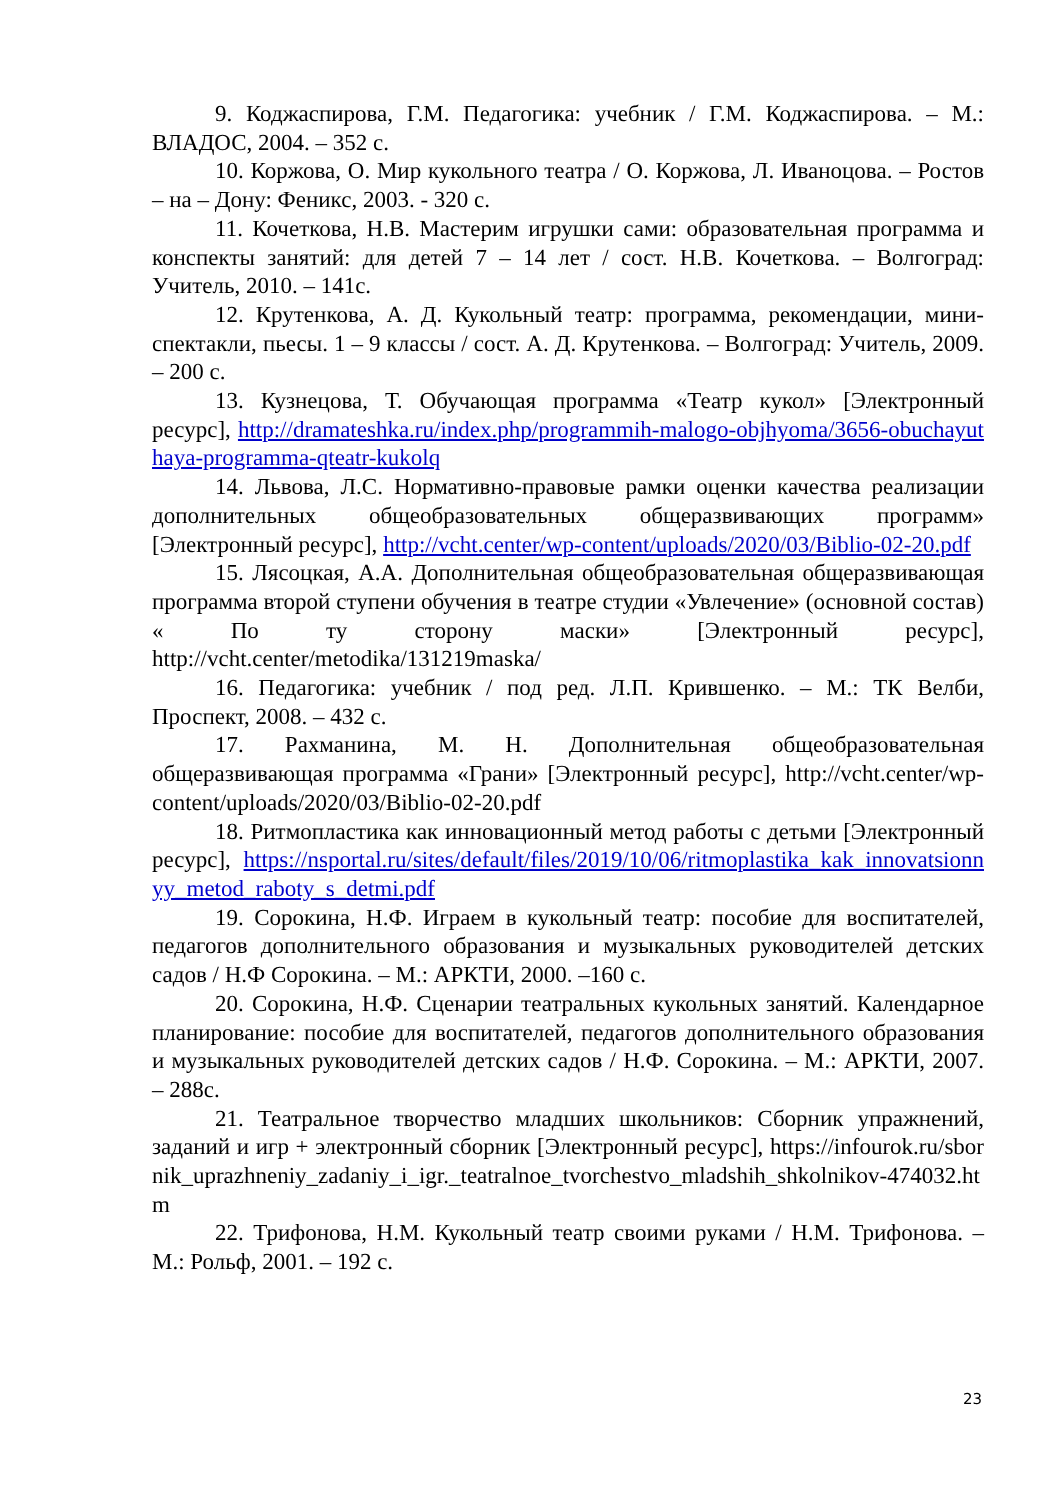9. Коджаспирова, Г.М. Педагогика: учебник / Г.М. Коджаспирова. – М.: ВЛАДОС, 2004. – 352 с.
10. Коржова, О. Мир кукольного театра / О. Коржова, Л. Иваноцова. – Ростов – на – Дону: Феникс, 2003. - 320 с.
11. Кочеткова, Н.В. Мастерим игрушки сами: образовательная программа и конспекты занятий: для детей 7 – 14 лет / сост. Н.В. Кочеткова. – Волгоград: Учитель, 2010. – 141с.
12. Крутенкова, А. Д. Кукольный театр: программа, рекомендации, мини-спектакли, пьесы. 1 – 9 классы / сост. А. Д. Крутенкова. – Волгоград: Учитель, 2009. – 200 с.
13. Кузнецова, Т. Обучающая программа «Театр кукол» [Электронный ресурс], http://dramateshka.ru/index.php/programmih-malogo-objhyoma/3656-obuchayuthaya-programma-qteatr-kukolq
14. Львова, Л.С. Нормативно-правовые рамки оценки качества реализации дополнительных общеобразовательных общеразвивающих программ» [Электронный ресурс], http://vcht.center/wp-content/uploads/2020/03/Biblio-02-20.pdf
15. Лясоцкая, А.А. Дополнительная общеобразовательная общеразвивающая программа второй ступени обучения в театре студии «Увлечение» (основной состав) « По ту сторону маски» [Электронный ресурс], http://vcht.center/metodika/131219maska/
16. Педагогика: учебник / под ред. Л.П. Крившенко. – М.: ТК Велби, Проспект, 2008. – 432 с.
17. Рахманина, М. Н. Дополнительная общеобразовательная общеразвивающая программа «Грани» [Электронный ресурс], http://vcht.center/wp-content/uploads/2020/03/Biblio-02-20.pdf
18. Ритмопластика как инновационный метод работы с детьми [Электронный ресурс], https://nsportal.ru/sites/default/files/2019/10/06/ritmoplastika_kak_innovatsionnyy_metod_raboty_s_detmi.pdf
19. Сорокина, Н.Ф. Играем в кукольный театр: пособие для воспитателей, педагогов дополнительного образования и музыкальных руководителей детских садов / Н.Ф Сорокина. – М.: АРКТИ, 2000. –160 с.
20. Сорокина, Н.Ф. Сценарии театральных кукольных занятий. Календарное планирование: пособие для воспитателей, педагогов дополнительного образования и музыкальных руководителей детских садов / Н.Ф. Сорокина. – М.: АРКТИ, 2007. – 288с.
21. Театральное творчество младших школьников: Сборник упражнений, заданий и игр + электронный сборник [Электронный ресурс], https://infourok.ru/sbornik_uprazhneniy_zadaniy_i_igr._teatralnoe_tvorchestvo_mladshih_shkolnikov-474032.htm
22. Трифонова, Н.М. Кукольный театр своими руками / Н.М. Трифонова. – М.: Рольф, 2001. – 192 с.
23